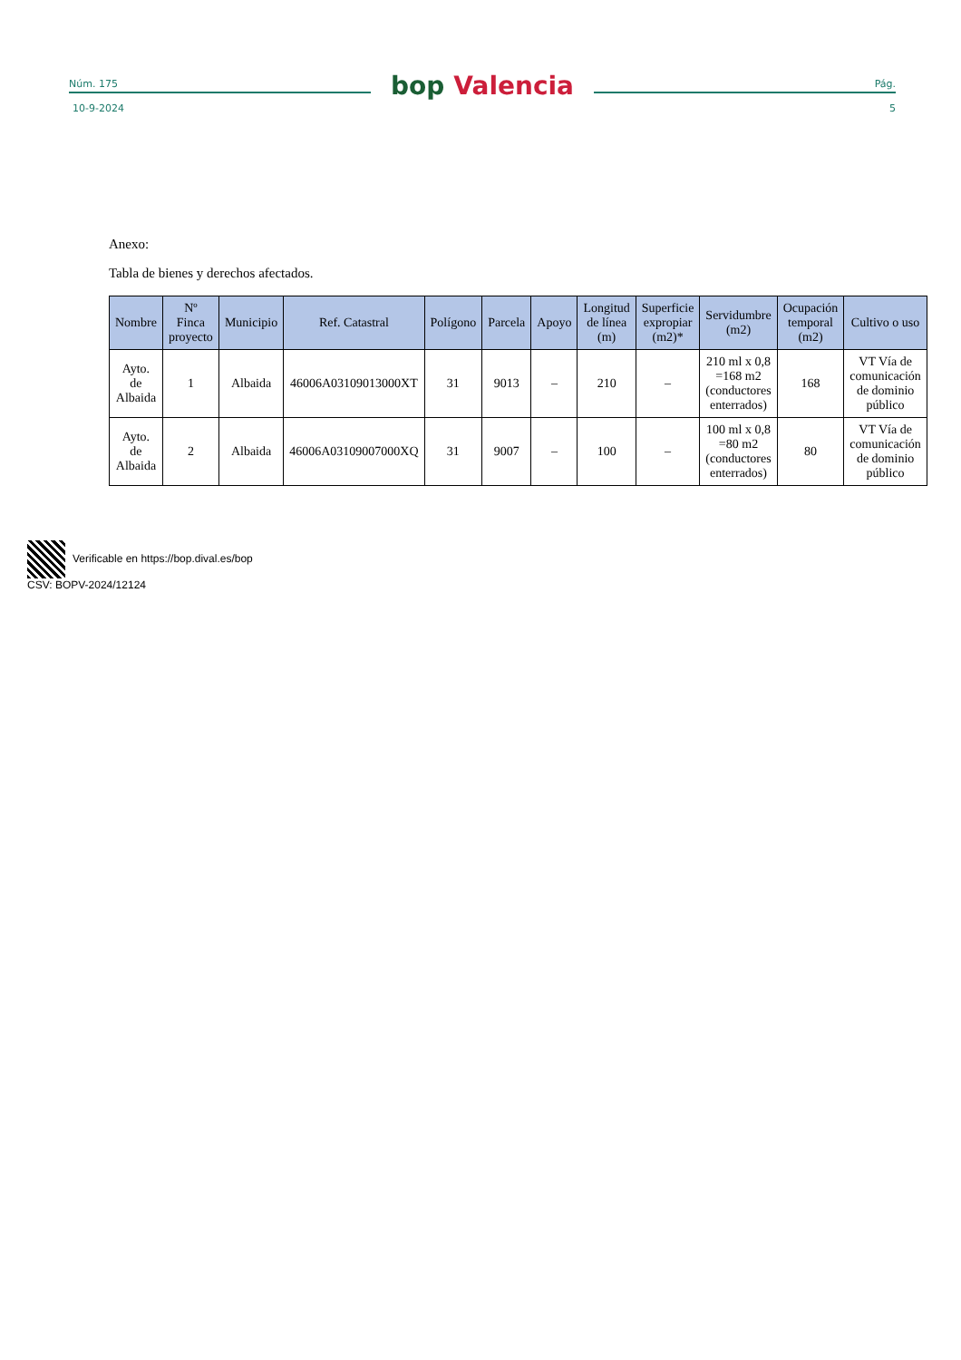Núm. 175
bop Valencia
Pág.
10-9-2024 5
Anexo:
Tabla de bienes y derechos afectados.
| Nombre | Nº Finca proyecto | Municipio | Ref. Catastral | Polígono | Parcela | Apoyo | Longitud de línea (m) | Superficie expropiar (m2)* | Servidumbre (m2) | Ocupación temporal (m2) | Cultivo o uso |
| --- | --- | --- | --- | --- | --- | --- | --- | --- | --- | --- | --- |
| Ayto. de Albaida | 1 | Albaida | 46006A03109013000XT | 31 | 9013 | – | 210 | – | 210 ml x 0,8 =168 m2 (conductores enterrados) | 168 | VT Vía de comunicación de dominio público |
| Ayto. de Albaida | 2 | Albaida | 46006A03109007000XQ | 31 | 9007 | – | 100 | – | 100 ml x 0,8 =80 m2 (conductores enterrados) | 80 | VT Vía de comunicación de dominio público |
Verificable en https://bop.dival.es/bop
CSV: BOPV-2024/12124